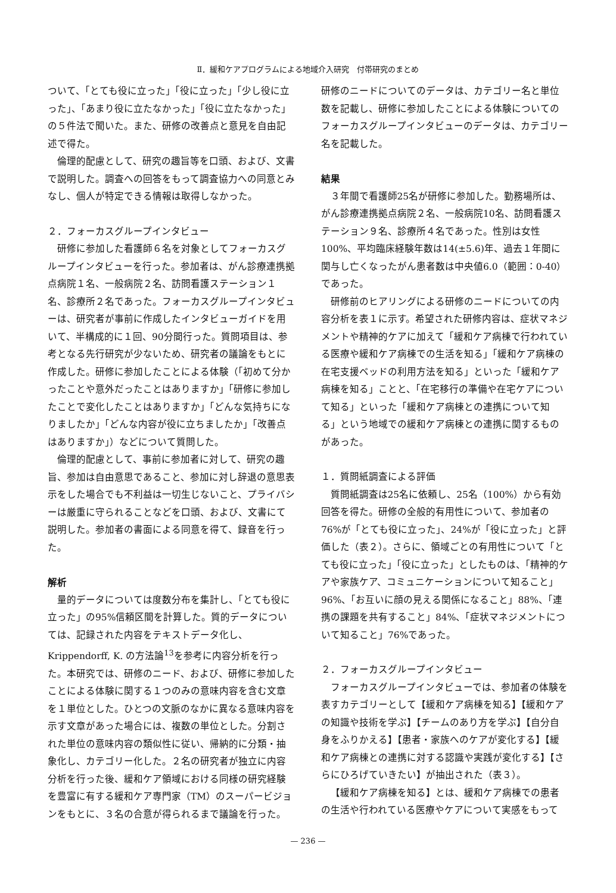Ⅱ．緩和ケアプログラムによる地域介入研究　付帯研究のまとめ
ついて、「とても役に立った」「役に立った」「少し役に立った」、「あまり役に立たなかった」「役に立たなかった」の５件法で聞いた。また、研修の改善点と意見を自由記述で得た。
倫理的配慮として、研究の趣旨等を口頭、および、文書で説明した。調査への回答をもって調査協力への同意とみなし、個人が特定できる情報は取得しなかった。
２．フォーカスグループインタビュー
研修に参加した看護師６名を対象としてフォーカスグループインタビューを行った。参加者は、がん診療連携拠点病院１名、一般病院２名、訪問看護ステーション１名、診療所２名であった。フォーカスグループインタビューは、研究者が事前に作成したインタビューガイドを用いて、半構成的に１回、90分間行った。質問項目は、参考となる先行研究が少ないため、研究者の議論をもとに作成した。研修に参加したことによる体験（「初めて分かったことや意外だったことはありますか」「研修に参加したことで変化したことはありますか」「どんな気持ちになりましたか」「どんな内容が役に立ちましたか」「改善点はありますか」）などについて質問した。
倫理的配慮として、事前に参加者に対して、研究の趣旨、参加は自由意思であること、参加に対し辞退の意思表示をした場合でも不利益は一切生じないこと、プライバシーは厳重に守られることなどを口頭、および、文書にて説明した。参加者の書面による同意を得て、録音を行った。
解析
量的データについては度数分布を集計し、「とても役に立った」の95%信頼区間を計算した。質的データについては、記録された内容をテキストデータ化し、Krippendorff, K. の方法論<sup>13</sup>を参考に内容分析を行った。本研究では、研修のニード、および、研修に参加したことによる体験に関する１つのみの意味内容を含む文章を１単位とした。ひとつの文脈のなかに異なる意味内容を示す文章があった場合には、複数の単位とした。分割された単位の意味内容の類似性に従い、帰納的に分類・抽象化し、カテゴリー化した。２名の研究者が独立に内容分析を行った後、緩和ケア領域における同様の研究経験を豊富に有する緩和ケア専門家（TM）のスーパービジョンをもとに、３名の合意が得られるまで議論を行った。
研修のニードについてのデータは、カテゴリー名と単位数を記載し、研修に参加したことによる体験についてのフォーカスグループインタビューのデータは、カテゴリー名を記載した。
結果
３年間で看護師25名が研修に参加した。勤務場所は、がん診療連携拠点病院２名、一般病院10名、訪問看護ステーション９名、診療所４名であった。性別は女性100%、平均臨床経験年数は14(±5.6)年、過去１年間に関与し亡くなったがん患者数は中央値6.0（範囲：0-40）であった。
研修前のヒアリングによる研修のニードについての内容分析を表１に示す。希望された研修内容は、症状マネジメントや精神的ケアに加えて「緩和ケア病棟で行われている医療や緩和ケア病棟での生活を知る」「緩和ケア病棟の在宅支援ベッドの利用方法を知る」といった「緩和ケア病棟を知る」ことと、「在宅移行の準備や在宅ケアについて知る」といった「緩和ケア病棟との連携について知る」という地域での緩和ケア病棟との連携に関するものがあった。
１．質問紙調査による評価
質問紙調査は25名に依頼し、25名（100%）から有効回答を得た。研修の全般的有用性について、参加者の76%が「とても役に立った」、24%が「役に立った」と評価した（表２）。さらに、領域ごとの有用性について「とても役に立った」「役に立った」としたものは、「精神的ケアや家族ケア、コミュニケーションについて知ること」96%、「お互いに顔の見える関係になること」88%、「連携の課題を共有すること」84%、「症状マネジメントについて知ること」76%であった。
２．フォーカスグループインタビュー
フォーカスグループインタビューでは、参加者の体験を表すカテゴリーとして【緩和ケア病棟を知る】【緩和ケアの知識や技術を学ぶ】【チームのあり方を学ぶ】【自分自身をふりかえる】【患者・家族へのケアが変化する】【緩和ケア病棟との連携に対する認識や実践が変化する】【さらにひろげていきたい】が抽出された（表３）。
【緩和ケア病棟を知る】とは、緩和ケア病棟での患者の生活や行われている医療やケアについて実感をもって
— 236 —